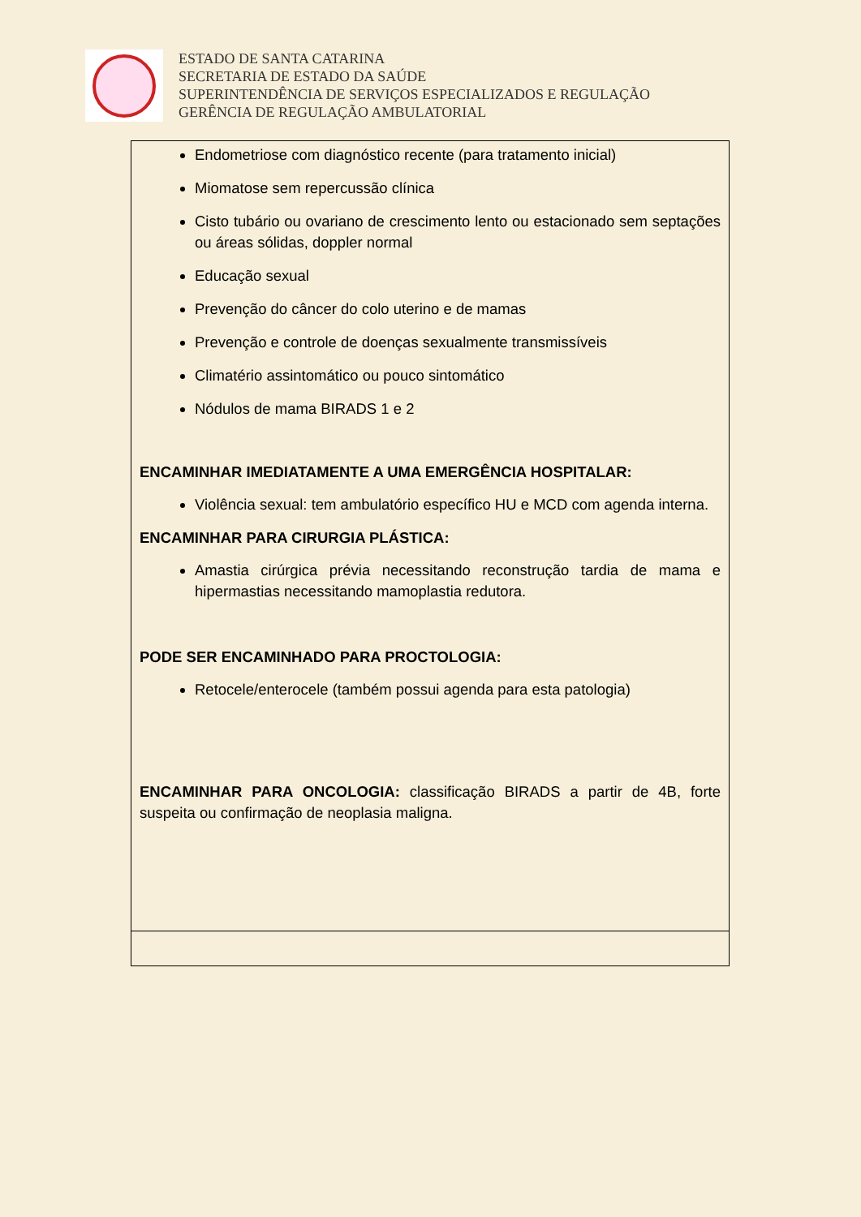ESTADO DE SANTA CATARINA
SECRETARIA DE ESTADO DA SAÚDE
SUPERINTENDÊNCIA DE SERVIÇOS ESPECIALIZADOS E REGULAÇÃO
GERÊNCIA DE REGULAÇÃO AMBULATORIAL
| Endometriose com diagnóstico recente (para tratamento inicial) Miomatose sem repercussão clínica Cisto tubário ou ovariano de crescimento lento ou estacionado sem septações ou áreas sólidas, doppler normal Educação sexual Prevenção do câncer do colo uterino e de mamas Prevenção e controle de doenças sexualmente transmissíveis Climatério assintomático ou pouco sintomático Nódulos de mama BIRADS 1 e 2 ENCAMINHAR IMEDIATAMENTE A UMA EMERGÊNCIA HOSPITALAR: Violência sexual: tem ambulatório específico HU e MCD com agenda interna. ENCAMINHAR PARA CIRURGIA PLÁSTICA: Amastia cirúrgica prévia necessitando reconstrução tardia de mama e hipermastias necessitando mamoplastia redutora. PODE SER ENCAMINHADO PARA PROCTOLOGIA: Retocele/enterocele (também possui agenda para esta patologia) ENCAMINHAR PARA ONCOLOGIA: classificação BIRADS a partir de 4B, forte suspeita ou confirmação de neoplasia maligna. |